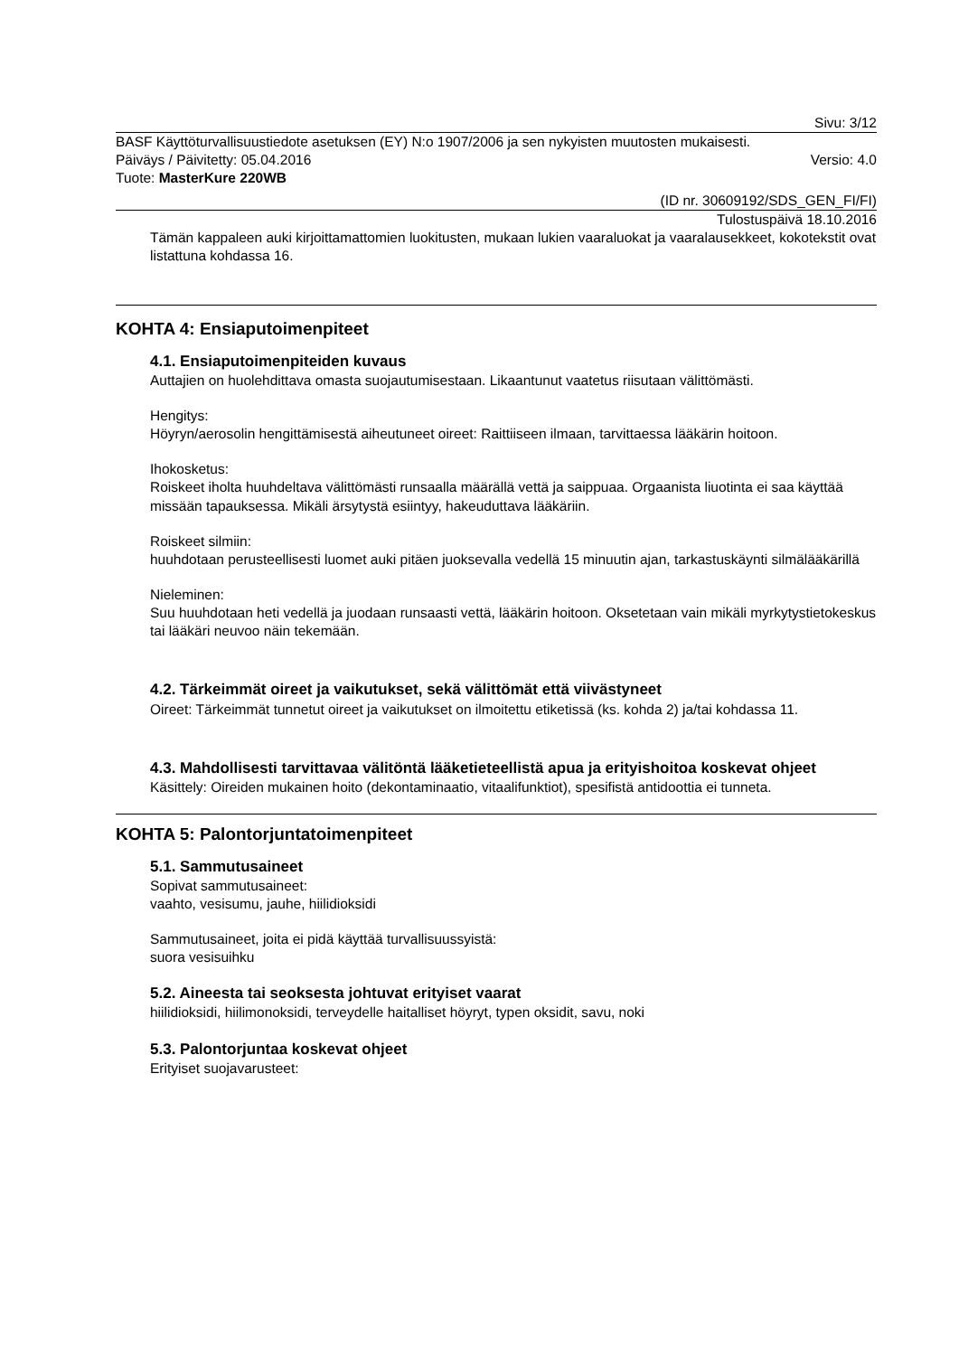Sivu: 3/12
BASF Käyttöturvallisuustiedote asetuksen (EY) N:o 1907/2006 ja sen nykyisten muutosten mukaisesti.
Päiväys / Päivitetty: 05.04.2016 Versio: 4.0
Tuote: MasterKure 220WB
(ID nr. 30609192/SDS_GEN_FI/FI)
Tulostuspäivä 18.10.2016
Tämän kappaleen auki kirjoittamattomien luokitusten, mukaan lukien vaaraluokat ja vaaralausekkeet, kokotekstit ovat listattuna kohdassa 16.
KOHTA 4: Ensiaputoimenpiteet
4.1. Ensiaputoimenpiteiden kuvaus
Auttajien on huolehdittava omasta suojautumisestaan. Likaantunut vaatetus riisutaan välittömästi.
Hengitys:
Höyryn/aerosolin hengittämisestä aiheutuneet oireet: Raittiiseen ilmaan, tarvittaessa lääkärin hoitoon.
Ihokosketus:
Roiskeet iholta huuhdeltava välittömästi runsaalla määrällä vettä ja saippuaa. Orgaanista liuotinta ei saa käyttää missään tapauksessa. Mikäli ärsytystä esiintyy, hakeuduttava lääkäriin.
Roiskeet silmiin:
huuhdotaan perusteellisesti luomet auki pitäen juoksevalla vedellä 15 minuutin ajan, tarkastuskäynti silmälääkärillä
Nieleminen:
Suu huuhdotaan heti vedellä ja juodaan runsaasti vettä, lääkärin hoitoon. Oksetetaan vain mikäli myrkytystietokeskus tai lääkäri neuvoo näin tekemään.
4.2. Tärkeimmät oireet ja vaikutukset, sekä välittömät että viivästyneet
Oireet: Tärkeimmät tunnetut oireet ja vaikutukset on ilmoitettu etiketissä (ks. kohda 2) ja/tai kohdassa 11.
4.3. Mahdollisesti tarvittavaa välitöntä lääketieteellistä apua ja erityishoitoa koskevat ohjeet
Käsittely: Oireiden mukainen hoito (dekontaminaatio, vitaalifunktiot), spesifistä antidoottia ei tunneta.
KOHTA 5: Palontorjuntatoimenpiteet
5.1. Sammutusaineet
Sopivat sammutusaineet:
vaahto, vesisumu, jauhe, hiilidioksidi
Sammutusaineet, joita ei pidä käyttää turvallisuussyistä:
suora vesisuihku
5.2. Aineesta tai seoksesta johtuvat erityiset vaarat
hiilidioksidi, hiilimonoksidi, terveydelle haitalliset höyryt, typen oksidit, savu, noki
5.3. Palontorjuntaa koskevat ohjeet
Erityiset suojavarusteet: